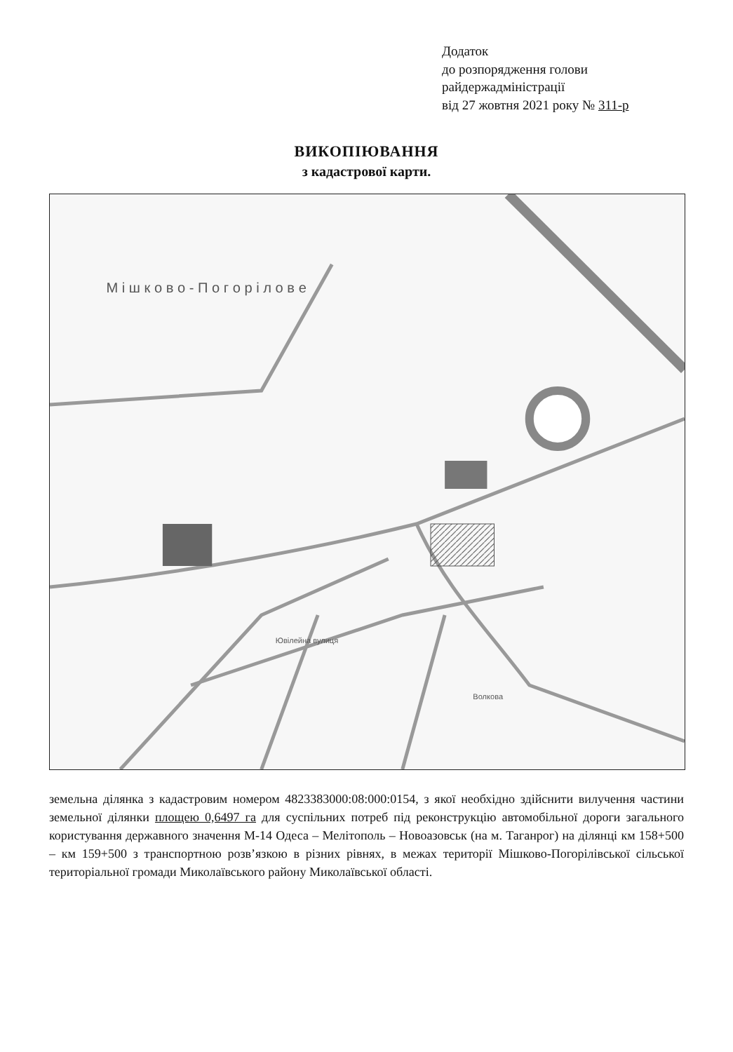Додаток
до розпорядження голови
райдержадміністрації
від 27 жовтня 2021 року № 311-р
ВИКОПІЮВАННЯ
з кадастрової карти.
М і ш к о в о - П о г о р і л о в е
Ювілейна вулиця
Волкова
земельна ділянка з кадастровим номером 4823383000:08:000:0154, з якої необхідно здійснити вилучення частини земельної ділянки площею 0,6497 га для суспільних потреб під реконструкцію автомобільної дороги загального користування державного значення М-14 Одеса – Мелітополь – Новоазовськ (на м. Таганрог) на ділянці км 158+500 – км 159+500 з транспортною розв’язкою в різних рівнях, в межах території Мішково-Погорілівської сільської територіальної громади Миколаївського району Миколаївської області.